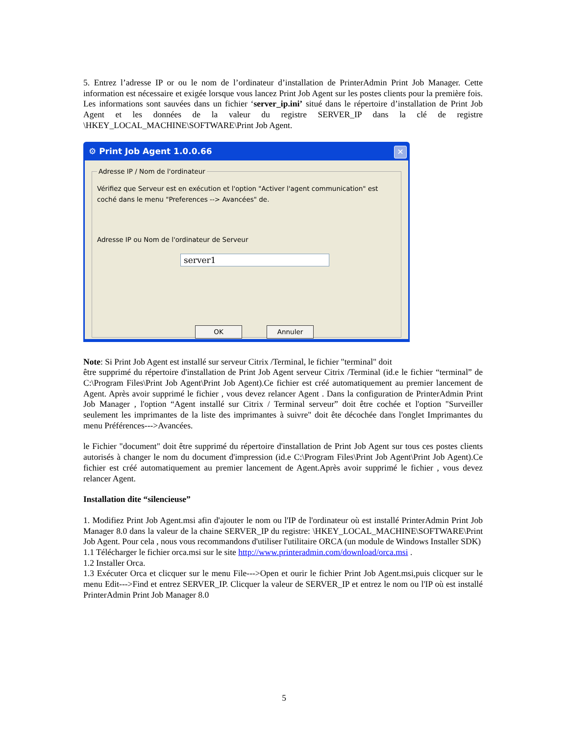5. Entrez l’adresse IP or ou le nom de l’ordinateur d’installation de PrinterAdmin Print Job Manager. Cette information est nécessaire et exigée lorsque vous lancez Print Job Agent sur les postes clients pour la première fois. Les informations sont sauvées dans un fichier ‘server_ip.ini’ situé dans le répertoire d’installation de Print Job Agent et les données de la valeur du registre SERVER_IP dans la clé de registre \HKEY_LOCAL_MACHINE\SOFTWARE\Print Job Agent.
⚙ Print Job Agent 1.0.0.66 ✕
Adresse IP / Nom de l'ordinateur
Vérifiez que Serveur est en exécution et l'option "Activer l'agent communication" est coché dans le menu "Preferences --> Avancées" de.
Adresse IP ou Nom de l'ordinateur de Serveur
server1
OK Annuler
Note: Si Print Job Agent est installé sur serveur Citrix /Terminal, le fichier "terminal" doit
être supprimé du répertoire d'installation de Print Job Agent serveur Citrix /Terminal (id.e le fichier “terminal” de C:\Program Files\Print Job Agent\Print Job Agent).Ce fichier est créé automatiquement au premier lancement de Agent. Après avoir supprimé le fichier , vous devez relancer Agent . Dans la configuration de PrinterAdmin Print Job Manager , l'option “Agent installé sur Citrix / Terminal serveur” doit être cochée et l'option "Surveiller seulement les imprimantes de la liste des imprimantes à suivre" doit ête décochée dans l'onglet Imprimantes du menu Préférences--->Avancées.
le Fichier "document" doit être supprimé du répertoire d'installation de Print Job Agent sur tous ces postes clients autorisés à changer le nom du document d'impression (id.e C:\Program Files\Print Job Agent\Print Job Agent).Ce fichier est créé automatiquement au premier lancement de Agent.Après avoir supprimé le fichier , vous devez relancer Agent.
Installation dite “silencieuse”
1. Modifiez Print Job Agent.msi afin d'ajouter le nom ou l'IP de l'ordinateur où est installé PrinterAdmin Print Job Manager 8.0 dans la valeur de la chaine SERVER_IP du registre: \HKEY_LOCAL_MACHINE\SOFTWARE\Print Job Agent. Pour cela , nous vous recommandons d'utiliser l'utilitaire ORCA (un module de Windows Installer SDK)
1.1 Télécharger le fichier orca.msi sur le site http://www.printeradmin.com/download/orca.msi .
1.2 Installer Orca.
1.3 Exécuter Orca et clicquer sur le menu File--->Open et ourir le fichier Print Job Agent.msi,puis clicquer sur le menu Edit--->Find et entrez SERVER_IP. Clicquer la valeur de SERVER_IP et entrez le nom ou l'IP où est installé PrinterAdmin Print Job Manager 8.0
5